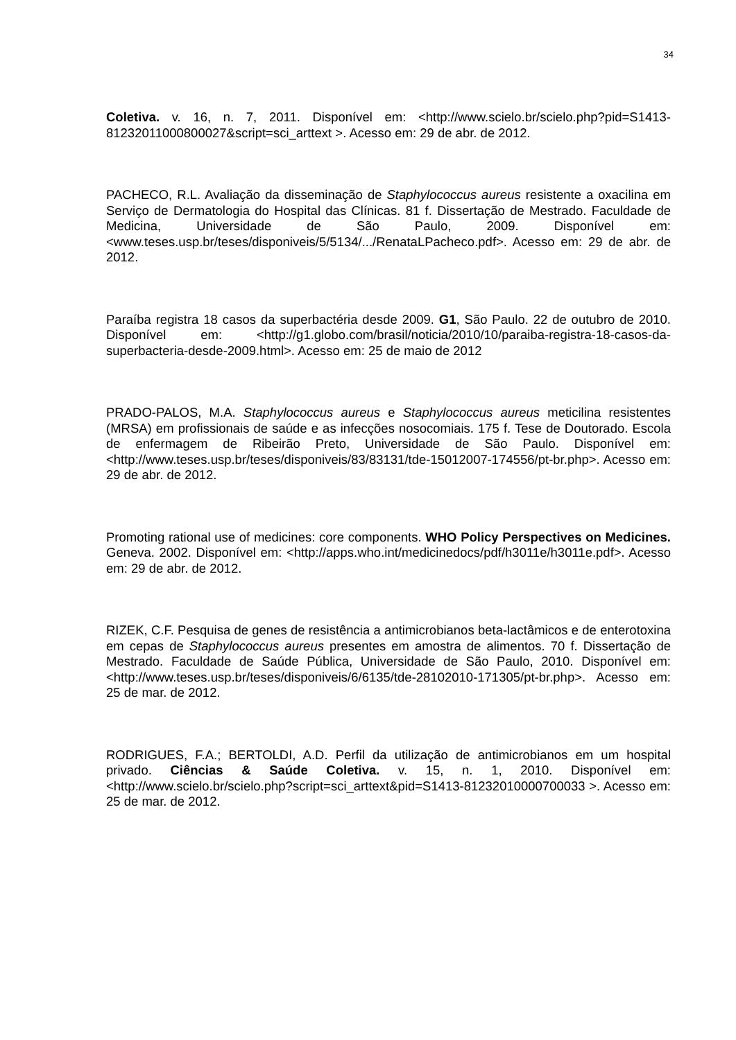34
Coletiva. v. 16, n. 7, 2011. Disponível em: <http://www.scielo.br/scielo.php?pid=S1413-81232011000800027&script=sci_arttext >. Acesso em: 29 de abr. de 2012.
PACHECO, R.L. Avaliação da disseminação de Staphylococcus aureus resistente a oxacilina em Serviço de Dermatologia do Hospital das Clínicas. 81 f. Dissertação de Mestrado. Faculdade de Medicina, Universidade de São Paulo, 2009. Disponível em: <www.teses.usp.br/teses/disponiveis/5/5134/.../RenataLPacheco.pdf>. Acesso em: 29 de abr. de 2012.
Paraíba registra 18 casos da superbactéria desde 2009. G1, São Paulo. 22 de outubro de 2010. Disponível em: <http://g1.globo.com/brasil/noticia/2010/10/paraiba-registra-18-casos-da-superbacteria-desde-2009.html>. Acesso em: 25 de maio de 2012
PRADO-PALOS, M.A. Staphylococcus aureus e Staphylococcus aureus meticilina resistentes (MRSA) em profissionais de saúde e as infecções nosocomiais. 175 f. Tese de Doutorado. Escola de enfermagem de Ribeirão Preto, Universidade de São Paulo. Disponível em: <http://www.teses.usp.br/teses/disponiveis/83/83131/tde-15012007-174556/pt-br.php>. Acesso em: 29 de abr. de 2012.
Promoting rational use of medicines: core components. WHO Policy Perspectives on Medicines. Geneva. 2002. Disponível em: <http://apps.who.int/medicinedocs/pdf/h3011e/h3011e.pdf>. Acesso em: 29 de abr. de 2012.
RIZEK, C.F. Pesquisa de genes de resistência a antimicrobianos beta-lactâmicos e de enterotoxina em cepas de Staphylococcus aureus presentes em amostra de alimentos. 70 f. Dissertação de Mestrado. Faculdade de Saúde Pública, Universidade de São Paulo, 2010. Disponível em: <http://www.teses.usp.br/teses/disponiveis/6/6135/tde-28102010-171305/pt-br.php>. Acesso em: 25 de mar. de 2012.
RODRIGUES, F.A.; BERTOLDI, A.D. Perfil da utilização de antimicrobianos em um hospital privado. Ciências & Saúde Coletiva. v. 15, n. 1, 2010. Disponível em: <http://www.scielo.br/scielo.php?script=sci_arttext&pid=S1413-81232010000700033 >. Acesso em: 25 de mar. de 2012.